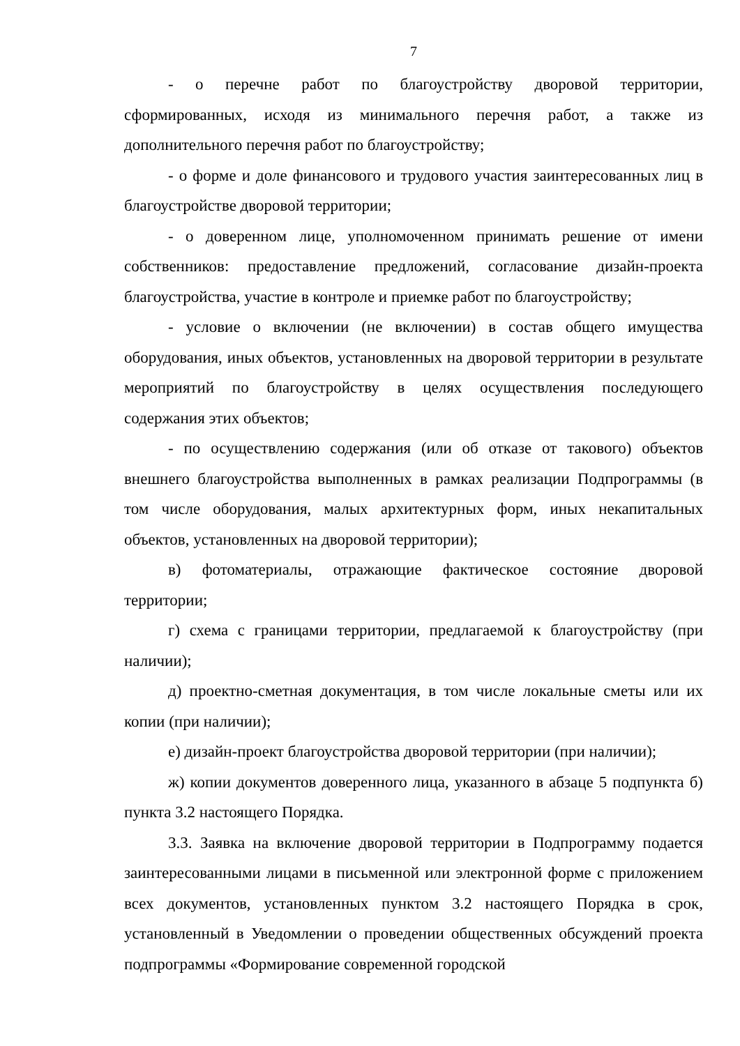7
- о перечне работ по благоустройству дворовой территории, сформированных, исходя из минимального перечня работ, а также из дополнительного перечня работ по благоустройству;
- о форме и доле финансового и трудового участия заинтересованных лиц в благоустройстве дворовой территории;
- о доверенном лице, уполномоченном принимать решение от имени собственников: предоставление предложений, согласование дизайн-проекта благоустройства, участие в контроле и приемке работ по благоустройству;
- условие о включении (не включении) в состав общего имущества оборудования, иных объектов, установленных на дворовой территории в результате мероприятий по благоустройству в целях осуществления последующего содержания этих объектов;
- по осуществлению содержания (или об отказе от такового) объектов внешнего благоустройства выполненных в рамках реализации Подпрограммы (в том числе оборудования, малых архитектурных форм, иных некапитальных объектов, установленных на дворовой территории);
в) фотоматериалы, отражающие фактическое состояние дворовой территории;
г) схема с границами территории, предлагаемой к благоустройству (при наличии);
д) проектно-сметная документация, в том числе локальные сметы или их копии (при наличии);
е) дизайн-проект благоустройства дворовой территории (при наличии);
ж) копии документов доверенного лица, указанного в абзаце 5 подпункта б) пункта 3.2 настоящего Порядка.
3.3. Заявка на включение дворовой территории в Подпрограмму подается заинтересованными лицами в письменной или электронной форме с приложением всех документов, установленных пунктом 3.2 настоящего Порядка в срок, установленный в Уведомлении о проведении общественных обсуждений проекта подпрограммы «Формирование современной городской